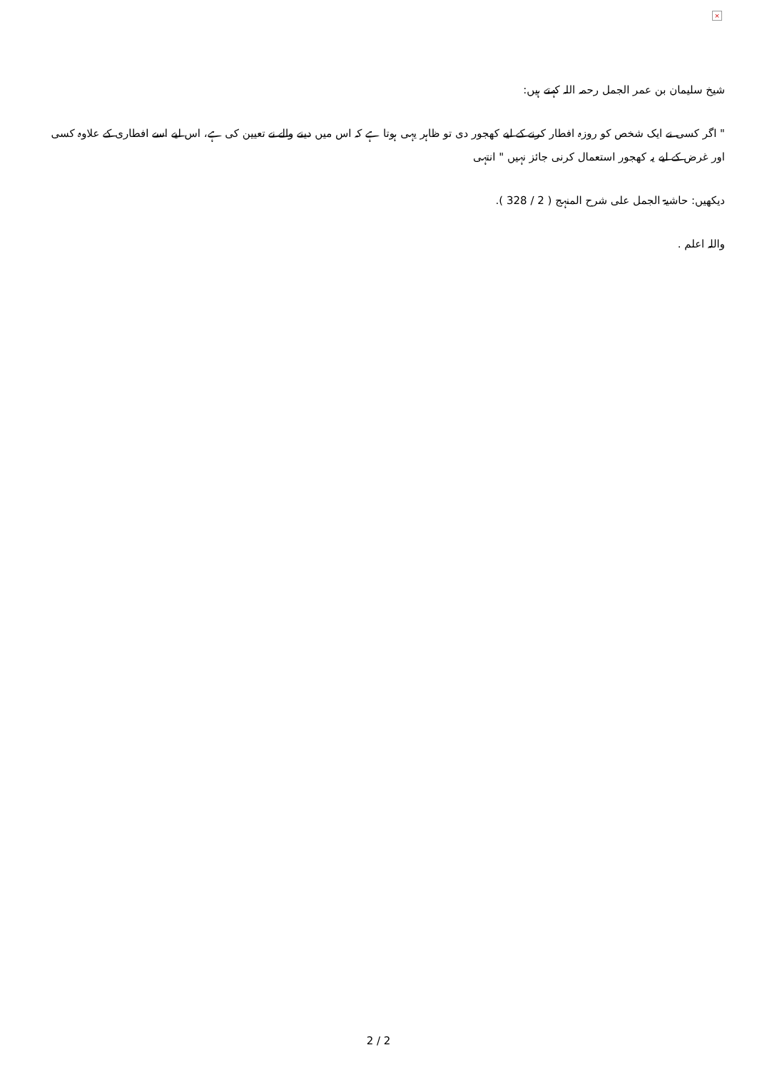×
شیخ سلیمان بن عمر الجمل رحمہ اللہ کہتے ہیں:
" اگر کسی نے ایک شخص کو روزہ افطار کرنے کے لیے کھجور دی تو ظاہر یہی ہوتا ہے کہ اس میں دینے والے نے تعیین کی ہے، اس لیے اسے افطاری کے علاوہ کسی اور غرض کے لیے یہ کھجور استعمال کرنی جائز نہیں " انتہی
دیکھیں: حاشیۃ الجمل علی شرح المنہج ( 2 / 328 ).
واللہ اعلم .
2 / 2